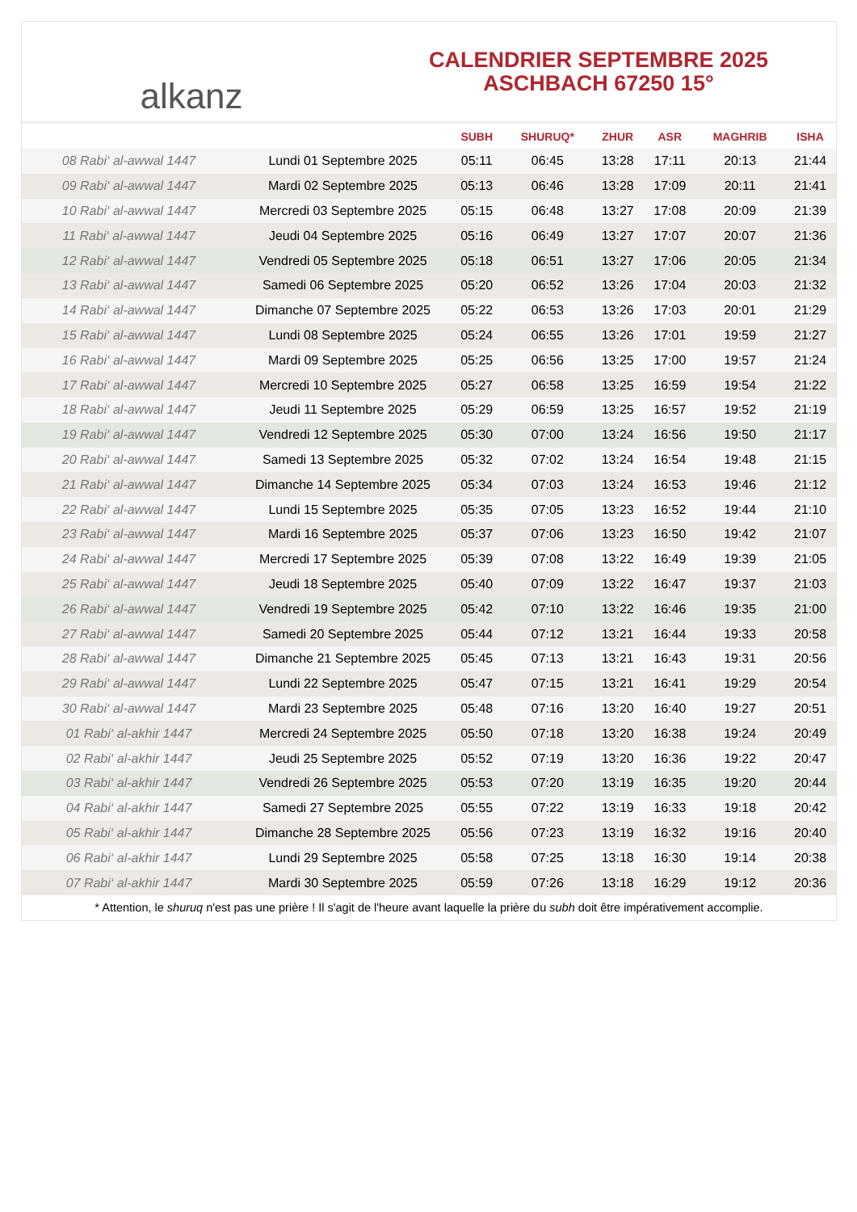alkanz
CALENDRIER SEPTEMBRE 2025
ASCHBACH 67250 15°
| | | SUBH | SHURUQ* | ZHUR | ASR | MAGHRIB | ISHA |
| --- | --- | --- | --- | --- | --- | --- | --- |
| 08 Rabi‘ al-awwal 1447 | Lundi 01 Septembre 2025 | 05:11 | 06:45 | 13:28 | 17:11 | 20:13 | 21:44 |
| 09 Rabi‘ al-awwal 1447 | Mardi 02 Septembre 2025 | 05:13 | 06:46 | 13:28 | 17:09 | 20:11 | 21:41 |
| 10 Rabi‘ al-awwal 1447 | Mercredi 03 Septembre 2025 | 05:15 | 06:48 | 13:27 | 17:08 | 20:09 | 21:39 |
| 11 Rabi‘ al-awwal 1447 | Jeudi 04 Septembre 2025 | 05:16 | 06:49 | 13:27 | 17:07 | 20:07 | 21:36 |
| 12 Rabi‘ al-awwal 1447 | Vendredi 05 Septembre 2025 | 05:18 | 06:51 | 13:27 | 17:06 | 20:05 | 21:34 |
| 13 Rabi‘ al-awwal 1447 | Samedi 06 Septembre 2025 | 05:20 | 06:52 | 13:26 | 17:04 | 20:03 | 21:32 |
| 14 Rabi‘ al-awwal 1447 | Dimanche 07 Septembre 2025 | 05:22 | 06:53 | 13:26 | 17:03 | 20:01 | 21:29 |
| 15 Rabi‘ al-awwal 1447 | Lundi 08 Septembre 2025 | 05:24 | 06:55 | 13:26 | 17:01 | 19:59 | 21:27 |
| 16 Rabi‘ al-awwal 1447 | Mardi 09 Septembre 2025 | 05:25 | 06:56 | 13:25 | 17:00 | 19:57 | 21:24 |
| 17 Rabi‘ al-awwal 1447 | Mercredi 10 Septembre 2025 | 05:27 | 06:58 | 13:25 | 16:59 | 19:54 | 21:22 |
| 18 Rabi‘ al-awwal 1447 | Jeudi 11 Septembre 2025 | 05:29 | 06:59 | 13:25 | 16:57 | 19:52 | 21:19 |
| 19 Rabi‘ al-awwal 1447 | Vendredi 12 Septembre 2025 | 05:30 | 07:00 | 13:24 | 16:56 | 19:50 | 21:17 |
| 20 Rabi‘ al-awwal 1447 | Samedi 13 Septembre 2025 | 05:32 | 07:02 | 13:24 | 16:54 | 19:48 | 21:15 |
| 21 Rabi‘ al-awwal 1447 | Dimanche 14 Septembre 2025 | 05:34 | 07:03 | 13:24 | 16:53 | 19:46 | 21:12 |
| 22 Rabi‘ al-awwal 1447 | Lundi 15 Septembre 2025 | 05:35 | 07:05 | 13:23 | 16:52 | 19:44 | 21:10 |
| 23 Rabi‘ al-awwal 1447 | Mardi 16 Septembre 2025 | 05:37 | 07:06 | 13:23 | 16:50 | 19:42 | 21:07 |
| 24 Rabi‘ al-awwal 1447 | Mercredi 17 Septembre 2025 | 05:39 | 07:08 | 13:22 | 16:49 | 19:39 | 21:05 |
| 25 Rabi‘ al-awwal 1447 | Jeudi 18 Septembre 2025 | 05:40 | 07:09 | 13:22 | 16:47 | 19:37 | 21:03 |
| 26 Rabi‘ al-awwal 1447 | Vendredi 19 Septembre 2025 | 05:42 | 07:10 | 13:22 | 16:46 | 19:35 | 21:00 |
| 27 Rabi‘ al-awwal 1447 | Samedi 20 Septembre 2025 | 05:44 | 07:12 | 13:21 | 16:44 | 19:33 | 20:58 |
| 28 Rabi‘ al-awwal 1447 | Dimanche 21 Septembre 2025 | 05:45 | 07:13 | 13:21 | 16:43 | 19:31 | 20:56 |
| 29 Rabi‘ al-awwal 1447 | Lundi 22 Septembre 2025 | 05:47 | 07:15 | 13:21 | 16:41 | 19:29 | 20:54 |
| 30 Rabi‘ al-awwal 1447 | Mardi 23 Septembre 2025 | 05:48 | 07:16 | 13:20 | 16:40 | 19:27 | 20:51 |
| 01 Rabi‘ al-akhir 1447 | Mercredi 24 Septembre 2025 | 05:50 | 07:18 | 13:20 | 16:38 | 19:24 | 20:49 |
| 02 Rabi‘ al-akhir 1447 | Jeudi 25 Septembre 2025 | 05:52 | 07:19 | 13:20 | 16:36 | 19:22 | 20:47 |
| 03 Rabi‘ al-akhir 1447 | Vendredi 26 Septembre 2025 | 05:53 | 07:20 | 13:19 | 16:35 | 19:20 | 20:44 |
| 04 Rabi‘ al-akhir 1447 | Samedi 27 Septembre 2025 | 05:55 | 07:22 | 13:19 | 16:33 | 19:18 | 20:42 |
| 05 Rabi‘ al-akhir 1447 | Dimanche 28 Septembre 2025 | 05:56 | 07:23 | 13:19 | 16:32 | 19:16 | 20:40 |
| 06 Rabi‘ al-akhir 1447 | Lundi 29 Septembre 2025 | 05:58 | 07:25 | 13:18 | 16:30 | 19:14 | 20:38 |
| 07 Rabi‘ al-akhir 1447 | Mardi 30 Septembre 2025 | 05:59 | 07:26 | 13:18 | 16:29 | 19:12 | 20:36 |
* Attention, le shuruq n'est pas une prière ! Il s'agit de l'heure avant laquelle la prière du subh doit être impérativement accomplie.